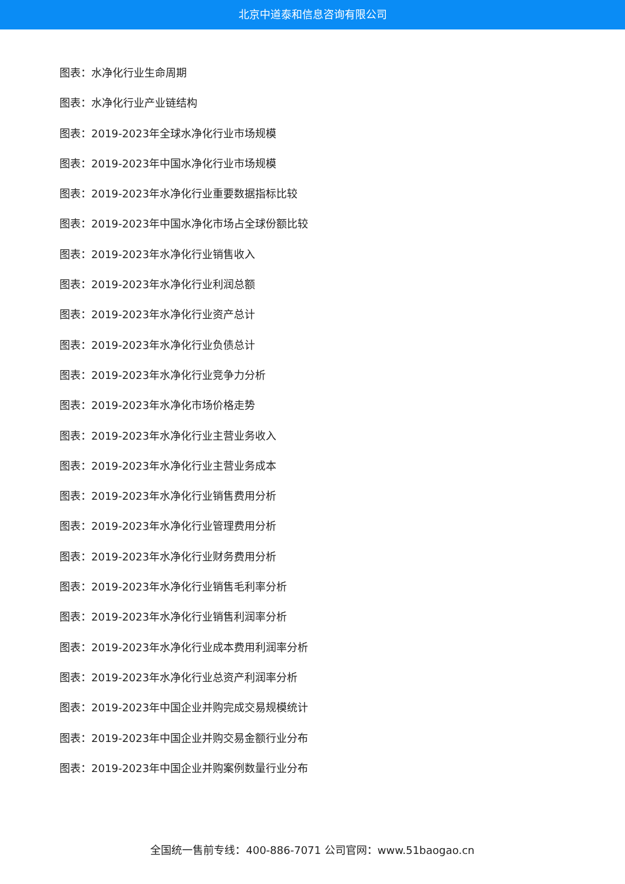北京中道泰和信息咨询有限公司
图表：水净化行业生命周期
图表：水净化行业产业链结构
图表：2019-2023年全球水净化行业市场规模
图表：2019-2023年中国水净化行业市场规模
图表：2019-2023年水净化行业重要数据指标比较
图表：2019-2023年中国水净化市场占全球份额比较
图表：2019-2023年水净化行业销售收入
图表：2019-2023年水净化行业利润总额
图表：2019-2023年水净化行业资产总计
图表：2019-2023年水净化行业负债总计
图表：2019-2023年水净化行业竞争力分析
图表：2019-2023年水净化市场价格走势
图表：2019-2023年水净化行业主营业务收入
图表：2019-2023年水净化行业主营业务成本
图表：2019-2023年水净化行业销售费用分析
图表：2019-2023年水净化行业管理费用分析
图表：2019-2023年水净化行业财务费用分析
图表：2019-2023年水净化行业销售毛利率分析
图表：2019-2023年水净化行业销售利润率分析
图表：2019-2023年水净化行业成本费用利润率分析
图表：2019-2023年水净化行业总资产利润率分析
图表：2019-2023年中国企业并购完成交易规模统计
图表：2019-2023年中国企业并购交易金额行业分布
图表：2019-2023年中国企业并购案例数量行业分布
全国统一售前专线：400-886-7071 公司官网：www.51baogao.cn